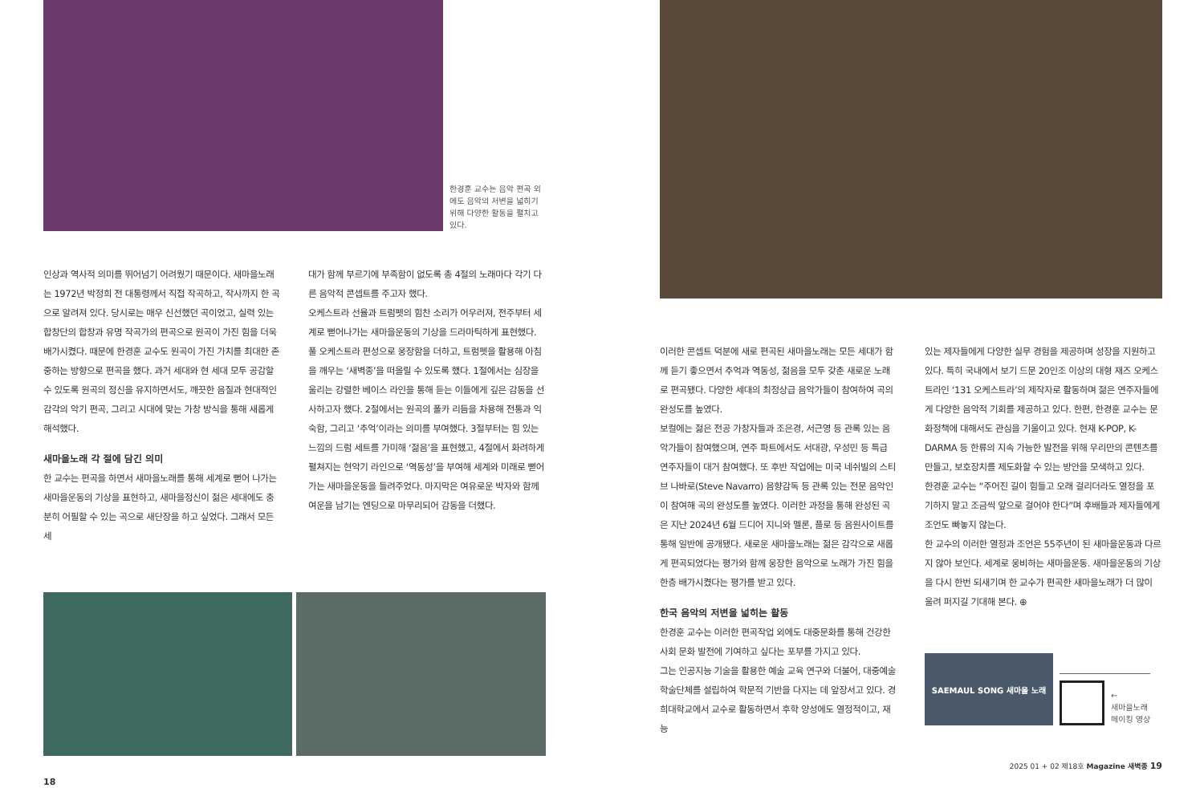한경훈 교수는 음악 편곡 외에도 음악의 저변을 넓히기 위해 다양한 활동을 펼치고 있다.
인상과 역사적 의미를 뛰어넘기 어려웠기 때문이다. 새마을노래는 1972년 박정희 전 대통령께서 직접 작곡하고, 작사까지 한 곡으로 알려져 있다. 당시로는 매우 신선했던 곡이었고, 실력 있는 합창단의 합창과 유명 작곡가의 편곡으로 원곡이 가진 힘을 더욱 배가시켰다. 때문에 한경훈 교수도 원곡이 가진 가치를 최대한 존중하는 방향으로 편곡을 했다. 과거 세대와 현 세대 모두 공감할 수 있도록 원곡의 정신을 유지하면서도, 깨끗한 음질과 현대적인 감각의 악기 편곡, 그리고 시대에 맞는 가창 방식을 통해 새롭게 해석했다.
새마을노래 각 절에 담긴 의미
한 교수는 편곡을 하면서 새마을노래를 통해 세계로 뻗어 나가는 새마을운동의 기상을 표현하고, 새마을정신이 젊은 세대에도 충분히 어필할 수 있는 곡으로 새단장을 하고 싶었다. 그래서 모든 세
대가 함께 부르기에 부족함이 없도록 총 4절의 노래마다 각기 다른 음악적 콘셉트를 주고자 했다.
오케스트라 선율과 트럼펫의 힘찬 소리가 어우러져, 전주부터 세계로 뻗어나가는 새마을운동의 기상을 드라마틱하게 표현했다. 풀 오케스트라 편성으로 웅장함을 더하고, 트럼펫을 활용해 아침을 깨우는 ‘새벽종’을 떠올릴 수 있도록 했다. 1절에서는 심장을 울리는 강렬한 베이스 라인을 통해 듣는 이들에게 깊은 감동을 선사하고자 했다. 2절에서는 원곡의 폴카 리듬을 차용해 전통과 익숙함, 그리고 ‘추억’이라는 의미를 부여했다. 3절부터는 힘 있는 느낌의 드럼 세트를 가미해 ‘젊음’을 표현했고, 4절에서 화려하게 펼쳐지는 현악기 라인으로 ‘역동성’을 부여해 세계와 미래로 뻗어가는 새마을운동을 들려주었다. 마지막은 여유로운 박자와 함께 여운을 남기는 엔딩으로 마무리되어 감동을 더했다.
18
이러한 콘셉트 덕분에 새로 편곡된 새마을노래는 모든 세대가 함께 듣기 좋으면서 추억과 역동성, 젊음을 모두 갖춘 새로운 노래로 편곡됐다. 다양한 세대의 최정상급 음악가들이 참여하여 곡의 완성도를 높였다.
보컬에는 젊은 전공 가창자들과 조은경, 서근영 등 관록 있는 음악가들이 참여했으며, 연주 파트에서도 서대광, 우성민 등 특급 연주자들이 대거 참여했다. 또 후반 작업에는 미국 네쉬빌의 스티브 나바로(Steve Navarro) 음향감독 등 관록 있는 전문 음악인이 참여해 곡의 완성도를 높였다. 이러한 과정을 통해 완성된 곡은 지난 2024년 6월 드디어 지니와 멜론, 플로 등 음원사이트를 통해 일반에 공개됐다. 새로운 새마을노래는 젊은 감각으로 새롭게 편곡되었다는 평가와 함께 웅장한 음악으로 노래가 가진 힘을 한층 배가시켰다는 평가를 받고 있다.
한국 음악의 저변을 넓히는 활동
한경훈 교수는 이러한 편곡작업 외에도 대중문화를 통해 건강한 사회 문화 발전에 기여하고 싶다는 포부를 가지고 있다.
그는 인공지능 기술을 활용한 예술 교육 연구와 더불어, 대중예술 학술단체를 설립하여 학문적 기반을 다지는 데 앞장서고 있다. 경희대학교에서 교수로 활동하면서 후학 양성에도 열정적이고, 재능
있는 제자들에게 다양한 실무 경험을 제공하며 성장을 지원하고 있다. 특히 국내에서 보기 드문 20인조 이상의 대형 재즈 오케스트라인 ‘131 오케스트라’의 제작자로 활동하며 젊은 연주자들에게 다양한 음악적 기회를 제공하고 있다. 한편, 한경훈 교수는 문화정책에 대해서도 관심을 기울이고 있다. 현재 K-POP, K-DARMA 등 한류의 지속 가능한 발전을 위해 우리만의 콘텐츠를 만들고, 보호장치를 제도화할 수 있는 방안을 모색하고 있다.
한경훈 교수는 “주어진 길이 힘들고 오래 걸리더라도 열정을 포기하지 말고 조금씩 앞으로 걸어야 한다”며 후배들과 제자들에게 조언도 빠놓지 않는다.
한 교수의 이러한 열정과 조언은 55주년이 된 새마을운동과 다르지 않아 보인다. 세계로 웅비하는 새마을운동. 새마을운동의 기상을 다시 한번 되새기며 한 교수가 편곡한 새마을노래가 더 많이 울려 퍼지길 기대해 본다. ⊕
SAEMAUL SONG 새마을 노래
←
새마을노래
메이킹 영상
2025 01 + 02 제18호 Magazine 새벽종 19